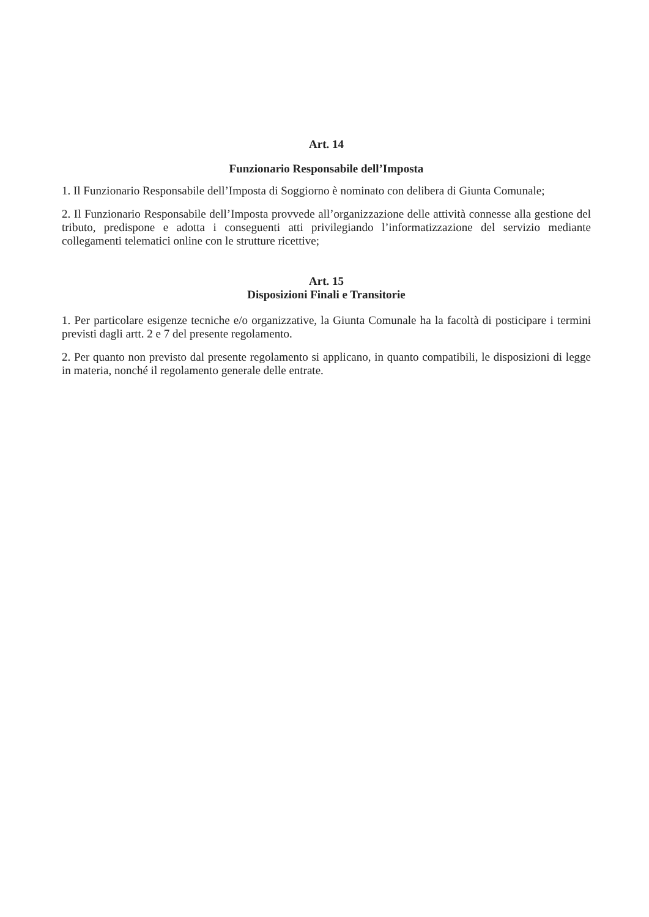Art. 14
Funzionario Responsabile dell’Imposta
1. Il Funzionario Responsabile dell’Imposta di Soggiorno è nominato con delibera di Giunta Comunale;
2. Il Funzionario Responsabile dell’Imposta provvede all’organizzazione delle attività connesse alla gestione del tributo, predispone e adotta i conseguenti atti privilegiando l’informatizzazione del servizio mediante collegamenti telematici online con le strutture ricettive;
Art. 15
Disposizioni Finali e Transitorie
1. Per particolare esigenze tecniche e/o organizzative, la Giunta Comunale ha la facoltà di posticipare i termini previsti dagli artt. 2 e 7 del presente regolamento.
2. Per quanto non previsto dal presente regolamento si applicano, in quanto compatibili, le disposizioni di legge in materia, nonché il regolamento generale delle entrate.